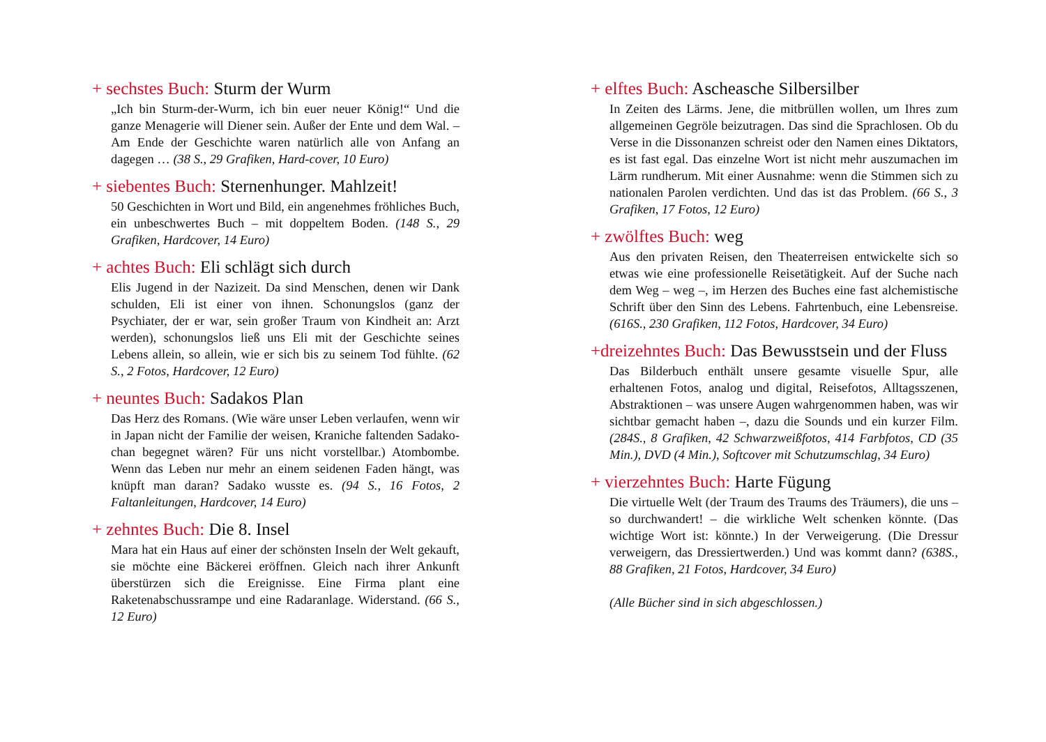+ sechstes Buch: Sturm der Wurm
„Ich bin Sturm-der-Wurm, ich bin euer neuer König!“ Und die ganze Menagerie will Diener sein. Außer der Ente und dem Wal. – Am Ende der Geschichte waren natürlich alle von Anfang an dagegen … (38 S., 29 Grafiken, Hard-cover, 10 Euro)
+ siebentes Buch: Sternenhunger. Mahlzeit!
50 Geschichten in Wort und Bild, ein angenehmes fröhliches Buch, ein unbeschwertes Buch – mit doppeltem Boden. (148 S., 29 Grafiken, Hardcover, 14 Euro)
+ achtes Buch: Eli schlägt sich durch
Elis Jugend in der Nazizeit. Da sind Menschen, denen wir Dank schulden, Eli ist einer von ihnen. Schonungslos (ganz der Psychiater, der er war, sein großer Traum von Kindheit an: Arzt werden), schonungslos ließ uns Eli mit der Geschichte seines Lebens allein, so allein, wie er sich bis zu seinem Tod fühlte. (62 S., 2 Fotos, Hardcover, 12 Euro)
+ neuntes Buch: Sadakos Plan
Das Herz des Romans. (Wie wäre unser Leben verlaufen, wenn wir in Japan nicht der Familie der weisen, Kraniche faltenden Sadako-chan begegnet wären? Für uns nicht vorstellbar.) Atombombe. Wenn das Leben nur mehr an einem seidenen Faden hängt, was knüpft man daran? Sadako wusste es. (94 S., 16 Fotos, 2 Faltanleitungen, Hardcover, 14 Euro)
+ zehntes Buch: Die 8. Insel
Mara hat ein Haus auf einer der schönsten Inseln der Welt gekauft, sie möchte eine Bäckerei eröffnen. Gleich nach ihrer Ankunft überstürzen sich die Ereignisse. Eine Firma plant eine Raketenabschussrampe und eine Radaranlage. Widerstand. (66 S., 12 Euro)
+ elftes Buch: Ascheasche Silbersilber
In Zeiten des Lärms. Jene, die mitbrüllen wollen, um Ihres zum allgemeinen Gegröle beizutragen. Das sind die Sprachlosen. Ob du Verse in die Dissonanzen schreist oder den Namen eines Diktators, es ist fast egal. Das einzelne Wort ist nicht mehr auszumachen im Lärm rundherum. Mit einer Ausnahme: wenn die Stimmen sich zu nationalen Parolen verdichten. Und das ist das Problem. (66 S., 3 Grafiken, 17 Fotos, 12 Euro)
+ zwölftes Buch: weg
Aus den privaten Reisen, den Theaterreisen entwickelte sich so etwas wie eine professionelle Reisetätigkeit. Auf der Suche nach dem Weg – weg –, im Herzen des Buches eine fast alchemistische Schrift über den Sinn des Lebens. Fahrtenbuch, eine Lebensreise. (616S., 230 Grafiken, 112 Fotos, Hardcover, 34 Euro)
+dreizehntes Buch: Das Bewusstsein und der Fluss
Das Bilderbuch enthält unsere gesamte visuelle Spur, alle erhaltenen Fotos, analog und digital, Reisefotos, Alltagsszenen, Abstraktionen – was unsere Augen wahrgenommen haben, was wir sichtbar gemacht haben –, dazu die Sounds und ein kurzer Film. (284S., 8 Grafiken, 42 Schwarzweißfotos, 414 Farbfotos, CD (35 Min.), DVD (4 Min.), Softcover mit Schutzumschlag, 34 Euro)
+ vierzehntes Buch: Harte Fügung
Die virtuelle Welt (der Traum des Traums des Träumers), die uns – so durchwandert! – die wirkliche Welt schenken könnte. (Das wichtige Wort ist: könnte.) In der Verweigerung. (Die Dressur verweigern, das Dressiertwerden.) Und was kommt dann? (638S., 88 Grafiken, 21 Fotos, Hardcover, 34 Euro)
(Alle Bücher sind in sich abgeschlossen.)